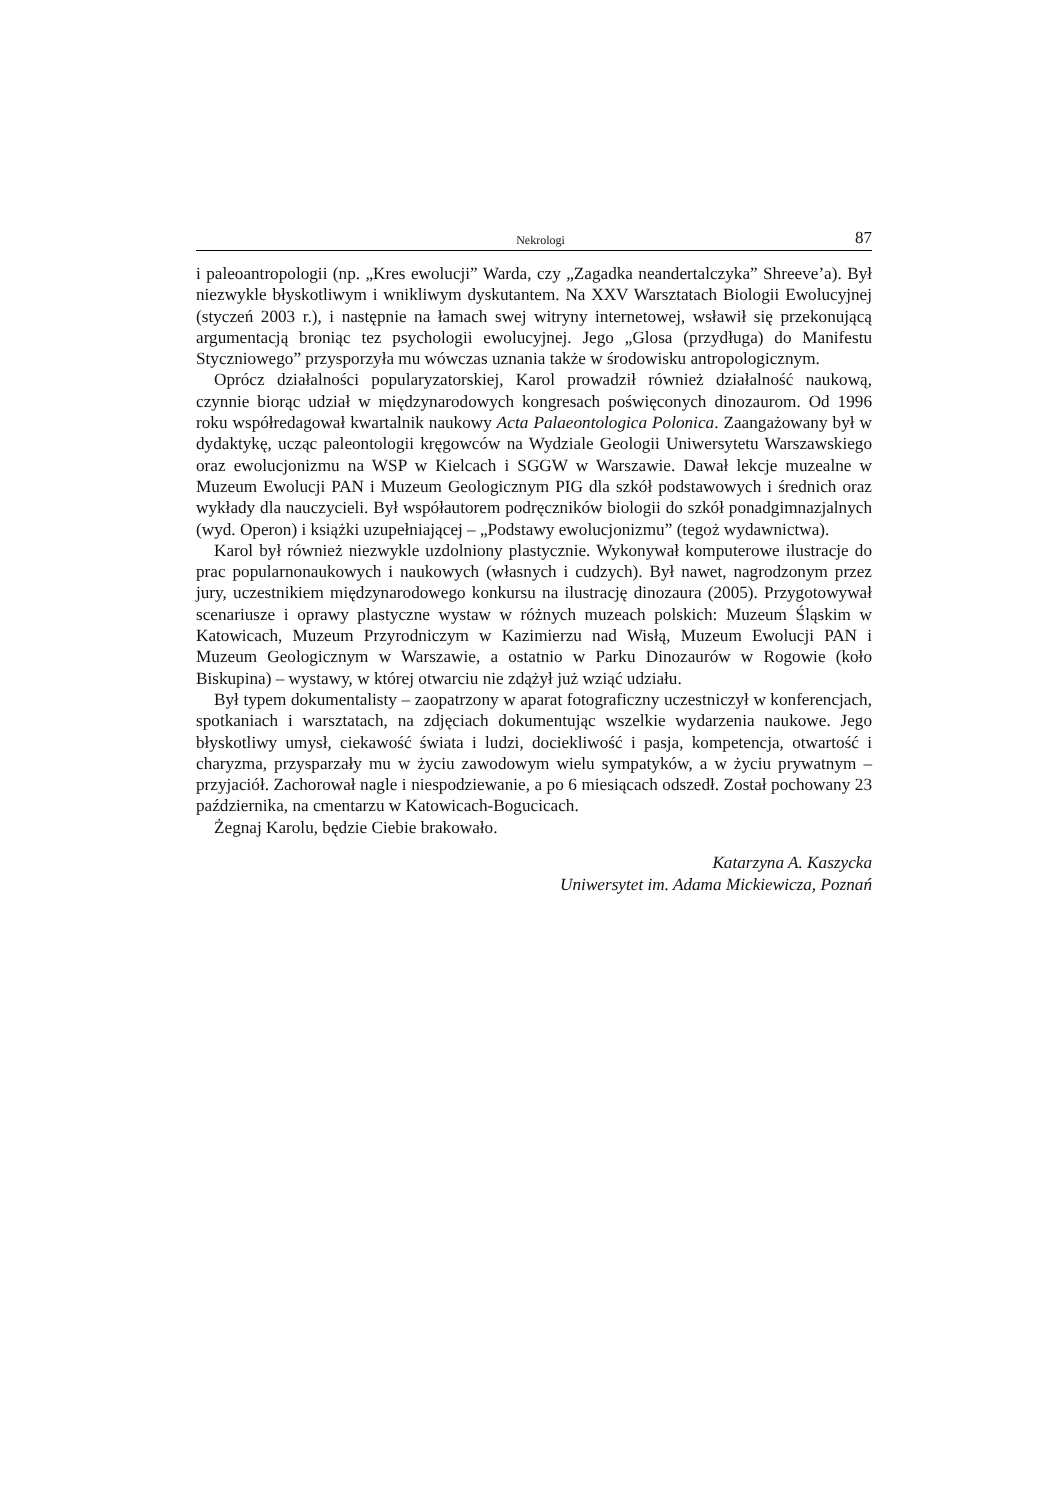Nekrologi 87
i paleoantropologii (np. „Kres ewolucji” Warda, czy „Zagadka neandertalczyka” Shreeve’a). Był niezwykle błyskotliwym i wnikliwym dyskutantem. Na XXV Warsztatach Biologii Ewolucyjnej (styczeń 2003 r.), i następnie na łamach swej witryny internetowej, wsławił się przekonującą argumentacją broniąc tez psychologii ewolucyjnej. Jego „Glosa (przydługa) do Manifestu Styczniowego” przysporzyła mu wówczas uznania także w środowisku antropologicznym.
Oprócz działalności popularyzatorskiej, Karol prowadził również działalność naukową, czynnie biorąc udział w międzynarodowych kongresach poświęconych dinozaurom. Od 1996 roku współredagował kwartalnik naukowy Acta Palaeontologica Polonica. Zaangażowany był w dydaktykę, ucząc paleontologii kręgowców na Wydziale Geologii Uniwersytetu Warszawskiego oraz ewolucjonizmu na WSP w Kielcach i SGGW w Warszawie. Dawał lekcje muzealne w Muzeum Ewolucji PAN i Muzeum Geologicznym PIG dla szkół podstawowych i średnich oraz wykłady dla nauczycieli. Był współautorem podręczników biologii do szkół ponadgimnazjalnych (wyd. Operon) i książki uzupełniającej – „Podstawy ewolucjonizmu” (tegoż wydawnictwa).
Karol był również niezwykle uzdolniony plastycznie. Wykonywał komputerowe ilustracje do prac popularnonaukowych i naukowych (własnych i cudzych). Był nawet, nagrodzonym przez jury, uczestnikiem międzynarodowego konkursu na ilustrację dinozaura (2005). Przygotowywał scenariusze i oprawy plastyczne wystaw w różnych muzeach polskich: Muzeum Śląskim w Katowicach, Muzeum Przyrodniczym w Kazimierzu nad Wisłą, Muzeum Ewolucji PAN i Muzeum Geologicznym w Warszawie, a ostatnio w Parku Dinozaurów w Rogowie (koło Biskupina) – wystawy, w której otwarciu nie zdążył już wziąć udziału.
Był typem dokumentalisty – zaopatrzony w aparat fotograficzny uczestniczył w konferencjach, spotkaniach i warsztatach, na zdjęciach dokumentując wszelkie wydarzenia naukowe. Jego błyskotliwy umysł, ciekawość świata i ludzi, dociekliwość i pasja, kompetencja, otwartość i charyzma, przysparzały mu w życiu zawodowym wielu sympatyków, a w życiu prywatnym – przyjaciół. Zachorował nagle i niespodziewanie, a po 6 miesiącach odszedł. Został pochowany 23 października, na cmentarzu w Katowicach-Bogucicach.
Żegnaj Karolu, będzie Ciebie brakowało.
Katarzyna A. Kaszycka
Uniwersytet im. Adama Mickiewicza, Poznań